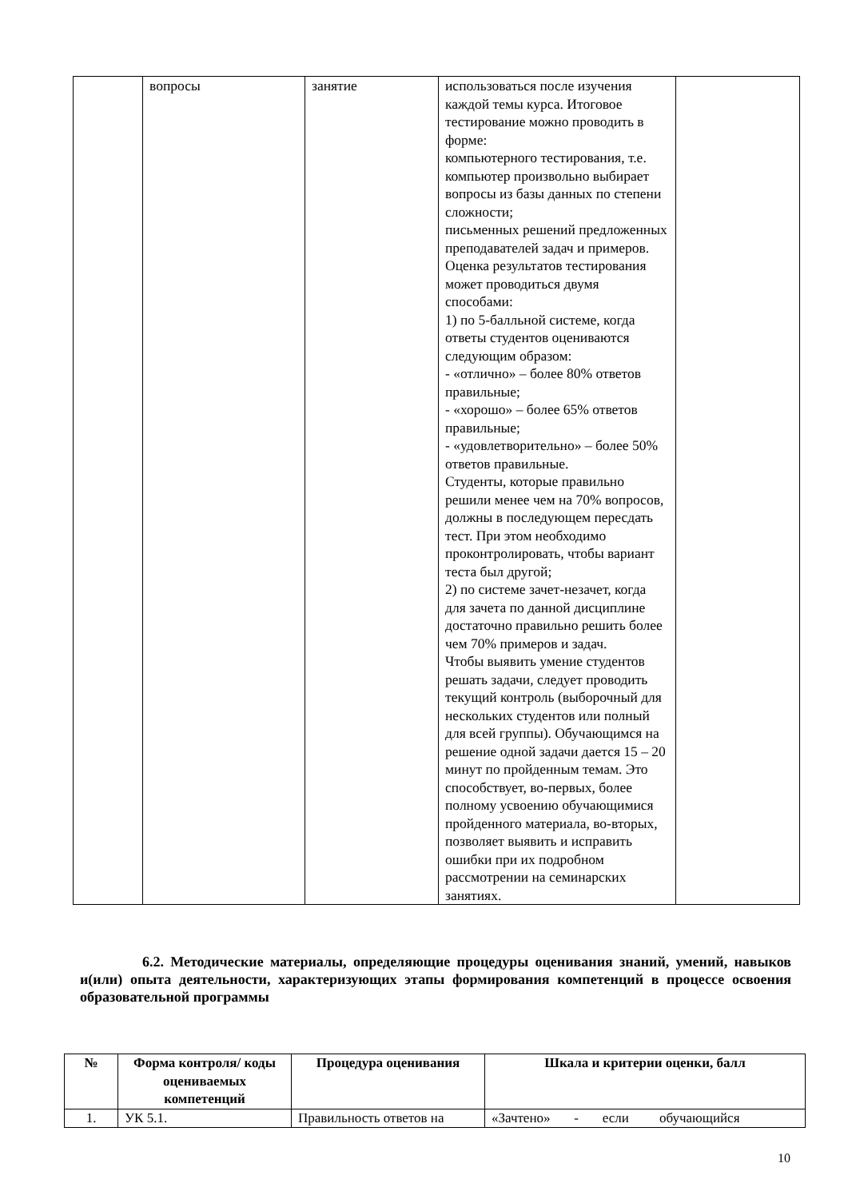| | вопросы | занятие | использоваться после изучения каждой темы курса. Итоговое тестирование можно проводить в форме: компьютерного тестирования, т.е. компьютер произвольно выбирает вопросы из базы данных по степени сложности; письменных решений предложенных преподавателей задач и примеров. Оценка результатов тестирования может проводиться двумя способами: 1) по 5-балльной системе, когда ответы студентов оцениваются следующим образом: - «отлично» – более 80% ответов правильные; - «хорошо» – более 65% ответов правильные; - «удовлетворительно» – более 50% ответов правильные. Студенты, которые правильно решили менее чем на 70% вопросов, должны в последующем пересдать тест. При этом необходимо проконтролировать, чтобы вариант теста был другой; 2) по системе зачет-незачет, когда для зачета по данной дисциплине достаточно правильно решить более чем 70% примеров и задач. Чтобы выявить умение студентов решать задачи, следует проводить текущий контроль (выборочный для нескольких студентов или полный для всей группы). Обучающимся на решение одной задачи дается 15 – 20 минут по пройденным темам. Это способствует, во-первых, более полному усвоению обучающимися пройденного материала, во-вторых, позволяет выявить и исправить ошибки при их подробном рассмотрении на семинарских занятиях. | |
6.2. Методические материалы, определяющие процедуры оценивания знаний, умений, навыков и(или) опыта деятельности, характеризующих этапы формирования компетенций в процессе освоения образовательной программы
| № | Форма контроля/ коды оцениваемых компетенций | Процедура оценивания | Шкала и критерии оценки, балл |
| --- | --- | --- | --- |
| 1. | УК 5.1. | Правильность ответов на | «Зачтено» - если обучающийся |
10